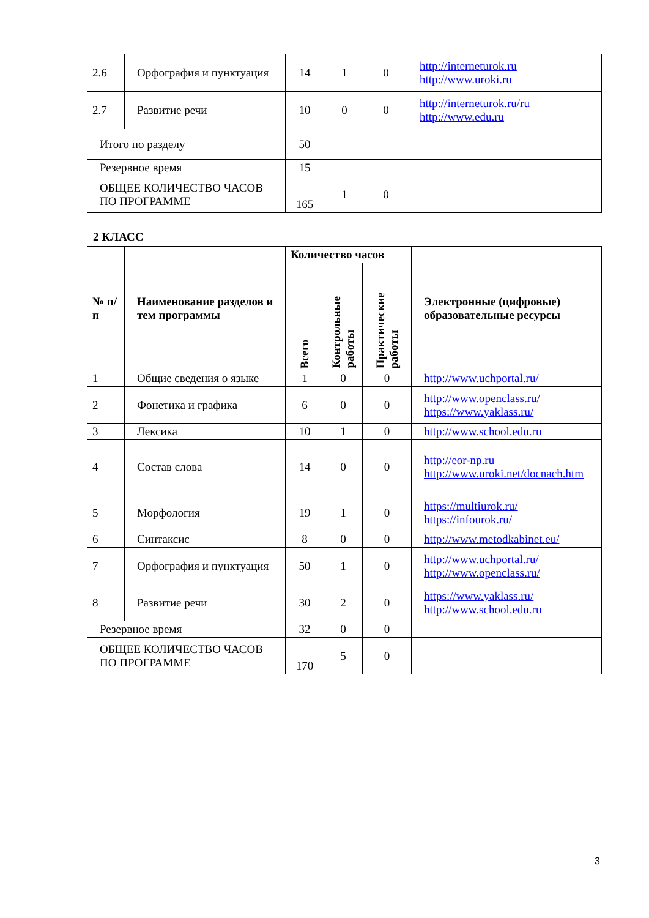| 2.6 | Орфография и пунктуация | 14 | 1 | 0 | http://interneturok.ru http://www.uroki.ru |
| 2.7 | Развитие речи | 10 | 0 | 0 | http://interneturok.ru/ru http://www.edu.ru |
| Итого по разделу | | 50 | | | |
| Резервное время | | 15 | | | |
| ОБЩЕЕ КОЛИЧЕСТВО ЧАСОВ ПО ПРОГРАММЕ | | 165 | 1 | 0 | |
2 КЛАСС
| № п/п | Наименование разделов и тем программы | Количество часов | | | Электронные (цифровые) образовательные ресурсы |
| --- | --- | --- | --- | --- | --- |
| | | Всего | Контрольные работы | Практические работы | |
| 1 | Общие сведения о языке | 1 | 0 | 0 | http://www.uchportal.ru/ |
| 2 | Фонетика и графика | 6 | 0 | 0 | http://www.openclass.ru/ https://www.yaklass.ru/ |
| 3 | Лексика | 10 | 1 | 0 | http://www.school.edu.ru |
| 4 | Состав слова | 14 | 0 | 0 | http://eor-np.ru http://www.uroki.net/docnach.htm |
| 5 | Морфология | 19 | 1 | 0 | https://multiurok.ru/ https://infourok.ru/ |
| 6 | Синтаксис | 8 | 0 | 0 | http://www.metodkabinet.eu/ |
| 7 | Орфография и пунктуация | 50 | 1 | 0 | http://www.uchportal.ru/ http://www.openclass.ru/ |
| 8 | Развитие речи | 30 | 2 | 0 | https://www.yaklass.ru/ http://www.school.edu.ru |
| Резервное время | | 32 | 0 | 0 | |
| ОБЩЕЕ КОЛИЧЕСТВО ЧАСОВ ПО ПРОГРАММЕ | | 170 | 5 | 0 | |
3